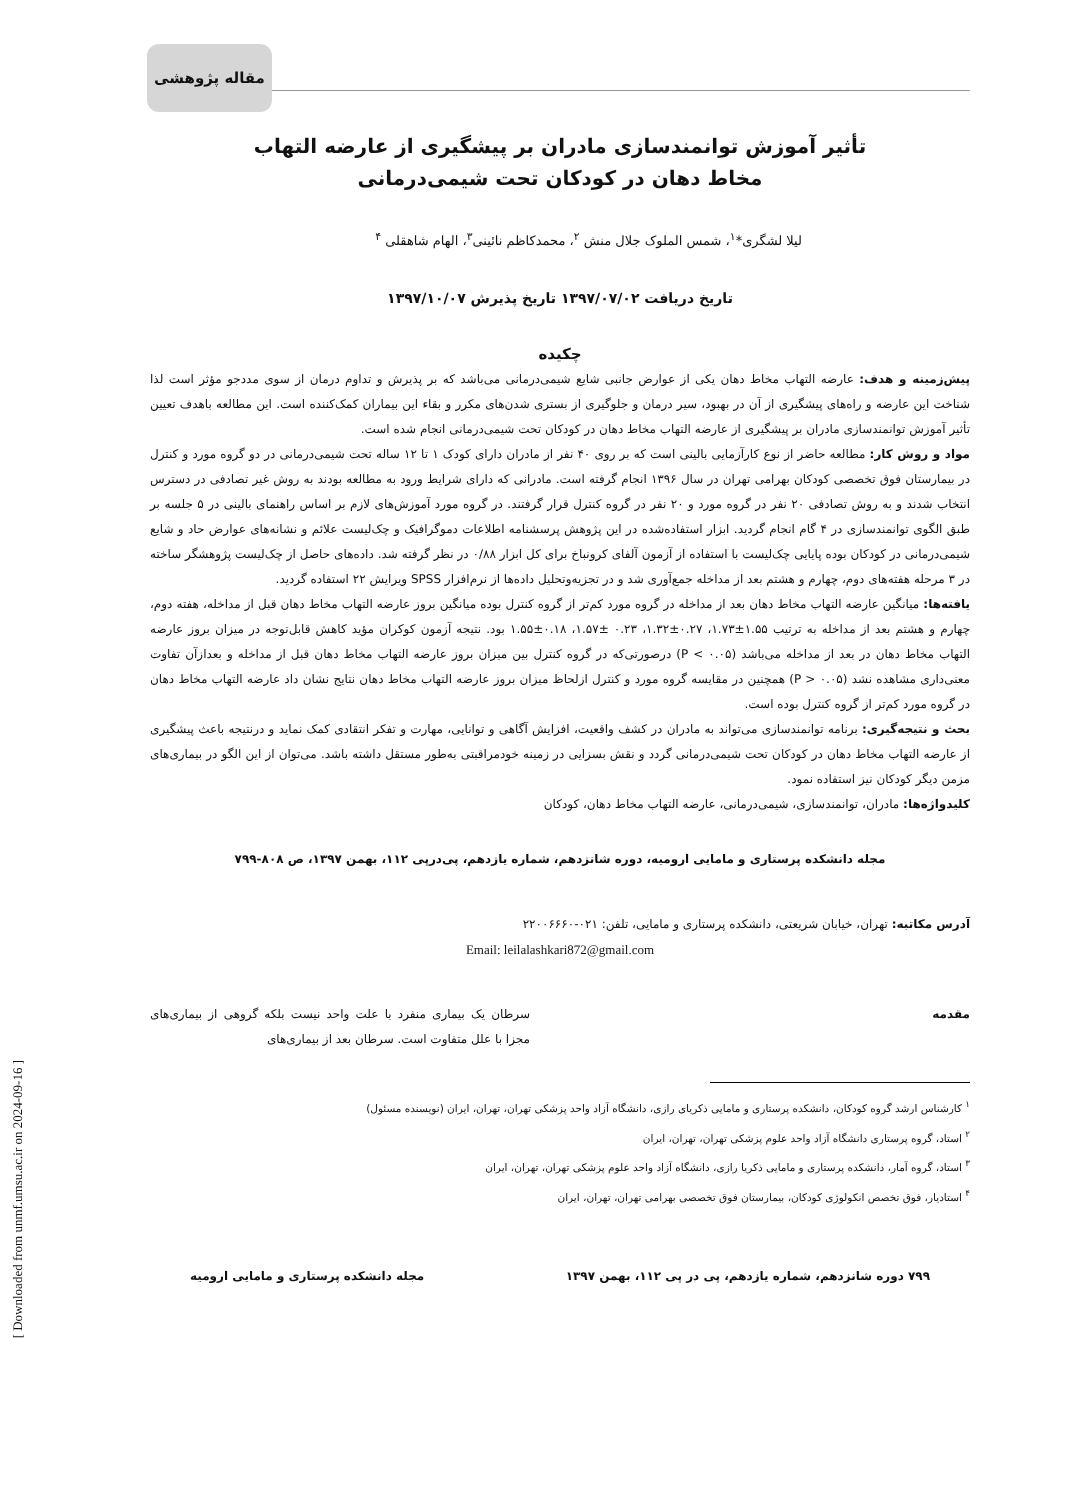مقاله پژوهشی
تأثیر آموزش توانمندسازی مادران بر پیشگیری از عارضه التهاب
مخاط دهان در کودکان تحت شیمی‌درمانی
لیلا لشگری*<sup>۱</sup>، شمس الملوک جلال منش <sup>۲</sup>، محمدکاظم نائینی<sup>۳</sup>، الهام شاهقلی <sup>۴</sup>
تاریخ دریافت ۱۳۹۷/۰۷/۰۲ تاریخ پذیرش ۱۳۹۷/۱۰/۰۷
چکیده
پیش‌زمینه و هدف: عارضه التهاب مخاط دهان یکی از عوارض جانبی شایع شیمی‌درمانی می‌باشد که بر پذیرش و تداوم درمان از سوی مددجو مؤثر است لذا شناخت این عارضه و راه‌های پیشگیری از آن در بهبود، سیر درمان و جلوگیری از بستری شدن‌های مکرر و بقاء این بیماران کمک‌کننده است. این مطالعه باهدف تعیین تأثیر آموزش توانمندسازی مادران بر پیشگیری از عارضه التهاب مخاط دهان در کودکان تحت شیمی‌درمانی انجام شده است.
مواد و روش کار: مطالعه حاضر از نوع کارآزمایی بالینی است که بر روی ۴۰ نفر از مادران دارای کودک ۱ تا ۱۲ ساله تحت شیمی‌درمانی در دو گروه مورد و کنترل در بیمارستان فوق تخصصی کودکان بهرامی تهران در سال ۱۳۹۶ انجام گرفته است. مادرانی که دارای شرایط ورود به مطالعه بودند به روش غیر تصادفی در دسترس انتخاب شدند و به روش تصادفی ۲۰ نفر در گروه مورد و ۲۰ نفر در گروه کنترل قرار گرفتند. در گروه مورد آموزش‌های لازم بر اساس راهنمای بالینی در ۵ جلسه بر طبق الگوی توانمندسازی در ۴ گام انجام گردید. ابزار استفاده‌شده در این پژوهش پرسشنامه اطلاعات دموگرافیک و چک‌لیست علائم و نشانه‌های عوارض حاد و شایع شیمی‌درمانی در کودکان بوده پایایی چک‌لیست با استفاده از آزمون آلفای کرونباخ برای کل ابزار ۰/۸۸ در نظر گرفته شد. داده‌های حاصل از چک‌لیست پژوهشگر ساخته در ۳ مرحله هفته‌های دوم، چهارم و هشتم بعد از مداخله جمع‌آوری شد و در تجزیه‌وتحلیل داده‌ها از نرم‌افزار SPSS ویرایش ۲۲ استفاده گردید.
یافته‌ها: میانگین عارضه التهاب مخاط دهان بعد از مداخله در گروه مورد کم‌تر از گروه کنترل بوده میانگین بروز عارضه التهاب مخاط دهان قبل از مداخله، هفته دوم، چهارم و هشتم بعد از مداخله به ترتیب ۱.۵۵±۱.۷۳، ۰.۲۷±۱.۳۲، ۰.۲۳ ±۱.۵۷، ۰.۱۸±۱.۵۵ بود. نتیجه آزمون کوکران مؤید کاهش قابل‌توجه در میزان بروز عارضه التهاب مخاط دهان در بعد از مداخله می‌باشد (P < ۰.۰۵) درصورتی‌که در گروه کنترل بین میزان بروز عارضه التهاب مخاط دهان قبل از مداخله و بعدازآن تفاوت معنی‌داری مشاهده نشد (P > ۰.۰۵) همچنین در مقایسه گروه مورد و کنترل ازلحاظ میزان بروز عارضه التهاب مخاط دهان نتایج نشان داد عارضه التهاب مخاط دهان در گروه مورد کم‌تر از گروه کنترل بوده است.
بحث و نتیجه‌گیری: برنامه توانمندسازی می‌تواند به مادران در کشف واقعیت، افزایش آگاهی و توانایی، مهارت و تفکر انتقادی کمک نماید و درنتیجه باعث پیشگیری از عارضه التهاب مخاط دهان در کودکان تحت شیمی‌درمانی گردد و نقش بسزایی در زمینه خودمراقبتی به‌طور مستقل داشته باشد. می‌توان از این الگو در بیماری‌های مزمن دیگر کودکان نیز استفاده نمود.
کلیدواژه‌ها: مادران، توانمندسازی، شیمی‌درمانی، عارضه التهاب مخاط دهان، کودکان
مجله دانشکده پرستاری و مامایی ارومیه، دوره شانزدهم، شماره یازدهم، پی‌درپی ۱۱۲، بهمن ۱۳۹۷، ص ۸۰۸-۷۹۹
آدرس مکاتبه: تهران، خیابان شریعتی، دانشکده پرستاری و مامایی، تلفن: ۰۲۱-۲۲۰۰۶۶۶۰
Email: leilalashkari872@gmail.com
مقدمه سرطان یک بیماری منفرد با علت واحد نیست بلکه گروهی از بیماری‌های مجزا با علل متفاوت است. سرطان بعد از بیماری‌های
<sup>۱</sup> کارشناس ارشد گروه کودکان، دانشکده پرستاری و مامایی ذکریای رازی، دانشگاه آزاد واحد پزشکی تهران، تهران، ایران (نویسنده مسئول)
<sup>۲</sup> استاد، گروه پرستاری دانشگاه آزاد واحد علوم پزشکی تهران، تهران، ایران
<sup>۳</sup> استاد، گروه آمار، دانشکده پرستاری و مامایی ذکریا رازی، دانشگاه آزاد واحد علوم پزشکی تهران، تهران، ایران
<sup>۴</sup> استادیار، فوق تخصص انکولوژی کودکان، بیمارستان فوق تخصصی بهرامی تهران، تهران، ایران
۷۹۹ دوره شانزدهم، شماره یازدهم، پی در پی ۱۱۲، بهمن ۱۳۹۷ مجله دانشکده پرستاری و مامایی ارومیه
[ Downloaded from unmf.umsu.ac.ir on 2024-09-16 ]